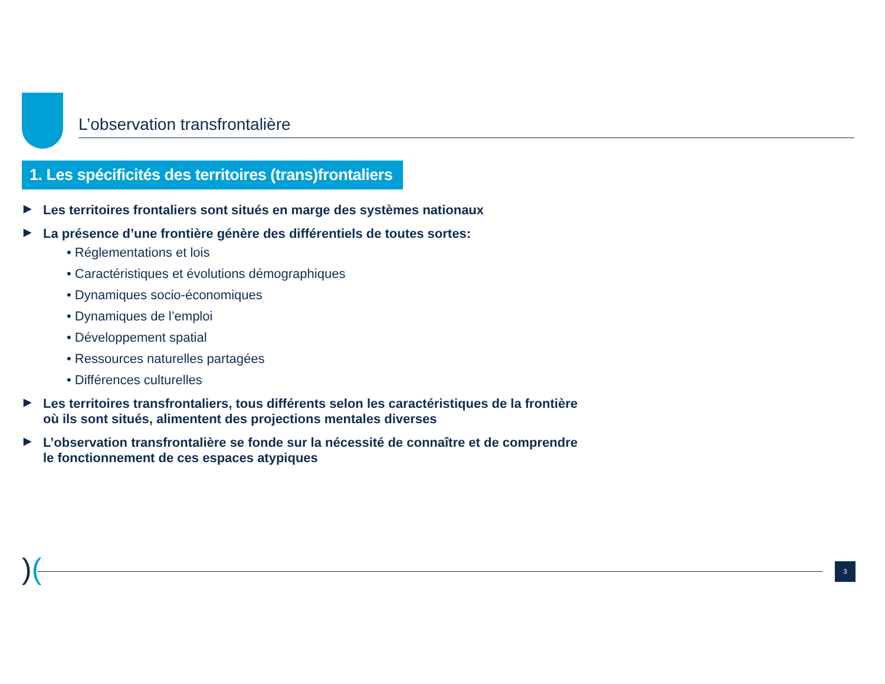L’observation transfrontalière
1. Les spécificités des territoires (trans)frontaliers
▶ Les territoires frontaliers sont situés en marge des systèmes nationaux
▶ La présence d’une frontière génère des différentiels de toutes sortes:
• Réglementations et lois
• Caractéristiques et évolutions démographiques
• Dynamiques socio-économiques
• Dynamiques de l’emploi
• Développement spatial
• Ressources naturelles partagées
• Différences culturelles
▶ Les territoires transfrontaliers, tous différents selon les caractéristiques de la frontière où ils sont situés, alimentent des projections mentales diverses
▶ L’observation transfrontalière se fonde sur la nécessité de connaître et de comprendre le fonctionnement de ces espaces atypiques
)( 3